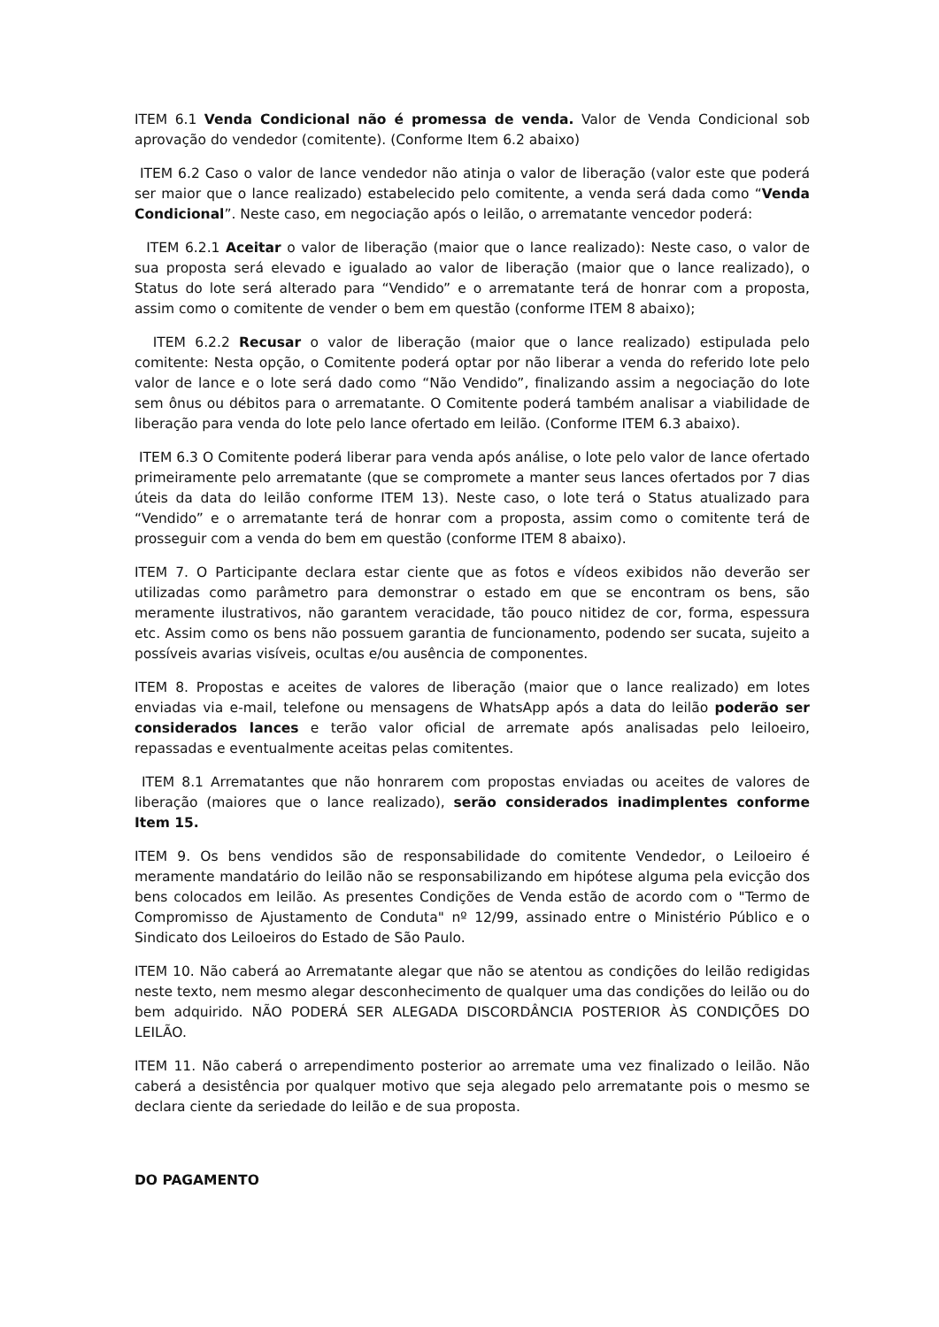ITEM 6.1 Venda Condicional não é promessa de venda. Valor de Venda Condicional sob aprovação do vendedor (comitente). (Conforme Item 6.2 abaixo)
ITEM 6.2 Caso o valor de lance vendedor não atinja o valor de liberação (valor este que poderá ser maior que o lance realizado) estabelecido pelo comitente, a venda será dada como “Venda Condicional”. Neste caso, em negociação após o leilão, o arrematante vencedor poderá:
ITEM 6.2.1 Aceitar o valor de liberação (maior que o lance realizado): Neste caso, o valor de sua proposta será elevado e igualado ao valor de liberação (maior que o lance realizado), o Status do lote será alterado para “Vendido” e o arrematante terá de honrar com a proposta, assim como o comitente de vender o bem em questão (conforme ITEM 8 abaixo);
ITEM 6.2.2 Recusar o valor de liberação (maior que o lance realizado) estipulada pelo comitente: Nesta opção, o Comitente poderá optar por não liberar a venda do referido lote pelo valor de lance e o lote será dado como “Não Vendido”, finalizando assim a negociação do lote sem ônus ou débitos para o arrematante. O Comitente poderá também analisar a viabilidade de liberação para venda do lote pelo lance ofertado em leilão. (Conforme ITEM 6.3 abaixo).
ITEM 6.3 O Comitente poderá liberar para venda após análise, o lote pelo valor de lance ofertado primeiramente pelo arrematante (que se compromete a manter seus lances ofertados por 7 dias úteis da data do leilão conforme ITEM 13). Neste caso, o lote terá o Status atualizado para “Vendido” e o arrematante terá de honrar com a proposta, assim como o comitente terá de prosseguir com a venda do bem em questão (conforme ITEM 8 abaixo).
ITEM 7. O Participante declara estar ciente que as fotos e vídeos exibidos não deverão ser utilizadas como parâmetro para demonstrar o estado em que se encontram os bens, são meramente ilustrativos, não garantem veracidade, tão pouco nitidez de cor, forma, espessura etc. Assim como os bens não possuem garantia de funcionamento, podendo ser sucata, sujeito a possíveis avarias visíveis, ocultas e/ou ausência de componentes.
ITEM 8. Propostas e aceites de valores de liberação (maior que o lance realizado) em lotes enviadas via e-mail, telefone ou mensagens de WhatsApp após a data do leilão poderão ser considerados lances e terão valor oficial de arremate após analisadas pelo leiloeiro, repassadas e eventualmente aceitas pelas comitentes.
ITEM 8.1 Arrematantes que não honrarem com propostas enviadas ou aceites de valores de liberação (maiores que o lance realizado), serão considerados inadimplentes conforme Item 15.
ITEM 9. Os bens vendidos são de responsabilidade do comitente Vendedor, o Leiloeiro é meramente mandatário do leilão não se responsabilizando em hipótese alguma pela evicção dos bens colocados em leilão. As presentes Condições de Venda estão de acordo com o "Termo de Compromisso de Ajustamento de Conduta" nº 12/99, assinado entre o Ministério Público e o Sindicato dos Leiloeiros do Estado de São Paulo.
ITEM 10. Não caberá ao Arrematante alegar que não se atentou as condições do leilão redigidas neste texto, nem mesmo alegar desconhecimento de qualquer uma das condições do leilão ou do bem adquirido. NÃO PODERÁ SER ALEGADA DISCORDÂNCIA POSTERIOR ÀS CONDIÇÕES DO LEILÃO.
ITEM 11. Não caberá o arrependimento posterior ao arremate uma vez finalizado o leilão. Não caberá a desistência por qualquer motivo que seja alegado pelo arrematante pois o mesmo se declara ciente da seriedade do leilão e de sua proposta.
DO PAGAMENTO